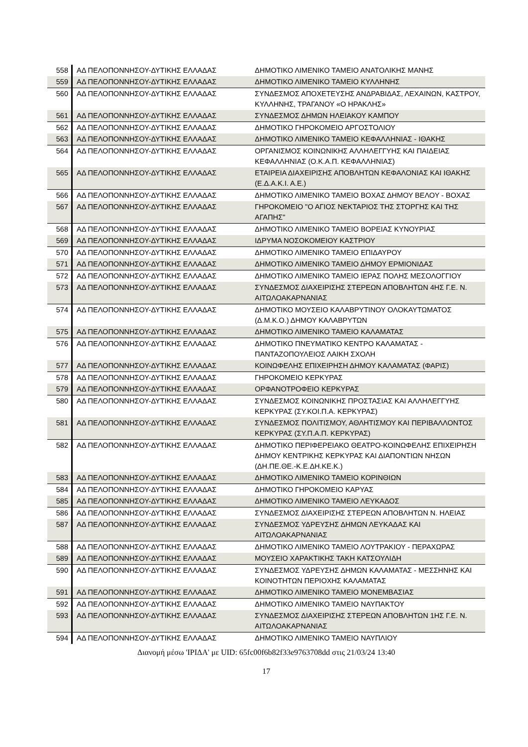| 558 | ΑΔ ΠΕΛΟΠΟΝΝΗΣΟΥ-ΔΥΤΙΚΗΣ ΕΛΛΑΔΑΣ | ΔΗΜΟΤΙΚΟ ΛΙΜΕΝΙΚΟ ΤΑΜΕΙΟ ΑΝΑΤΟΛΙΚΗΣ ΜΑΝΗΣ |
| 559 | ΑΔ ΠΕΛΟΠΟΝΝΗΣΟΥ-ΔΥΤΙΚΗΣ ΕΛΛΑΔΑΣ | ΔΗΜΟΤΙΚΟ ΛΙΜΕΝΙΚΟ ΤΑΜΕΙΟ ΚΥΛΛΗΝΗΣ |
| 560 | ΑΔ ΠΕΛΟΠΟΝΝΗΣΟΥ-ΔΥΤΙΚΗΣ ΕΛΛΑΔΑΣ | ΣΥΝΔΕΣΜΟΣ ΑΠΟΧΕΤΕΥΣΗΣ ΑΝΔΡΑΒΙΔΑΣ, ΛΕΧΑΙΝΩΝ, ΚΑΣΤΡΟΥ, ΚΥΛΛΗΝΗΣ, ΤΡΑΓΑΝΟΥ «Ο ΗΡΑΚΛΗΣ» |
| 561 | ΑΔ ΠΕΛΟΠΟΝΝΗΣΟΥ-ΔΥΤΙΚΗΣ ΕΛΛΑΔΑΣ | ΣΥΝΔΕΣΜΟΣ ΔΗΜΩΝ ΗΛΕΙΑΚΟΥ ΚΑΜΠΟΥ |
| 562 | ΑΔ ΠΕΛΟΠΟΝΝΗΣΟΥ-ΔΥΤΙΚΗΣ ΕΛΛΑΔΑΣ | ΔΗΜΟΤΙΚΟ ΓΗΡΟΚΟΜΕΙΟ ΑΡΓΟΣΤΟΛΙΟΥ |
| 563 | ΑΔ ΠΕΛΟΠΟΝΝΗΣΟΥ-ΔΥΤΙΚΗΣ ΕΛΛΑΔΑΣ | ΔΗΜΟΤΙΚΟ ΛΙΜΕΝΙΚΟ ΤΑΜΕΙΟ ΚΕΦΑΛΛΗΝΙΑΣ - ΙΘΑΚΗΣ |
| 564 | ΑΔ ΠΕΛΟΠΟΝΝΗΣΟΥ-ΔΥΤΙΚΗΣ ΕΛΛΑΔΑΣ | ΟΡΓΑΝΙΣΜΟΣ ΚΟΙΝΩΝΙΚΗΣ ΑΛΛΗΛΕΓΓΥΗΣ ΚΑΙ ΠΑΙΔΕΙΑΣ ΚΕΦΑΛΛΗΝΙΑΣ (Ο.Κ.Α.Π. ΚΕΦΑΛΛΗΝΙΑΣ) |
| 565 | ΑΔ ΠΕΛΟΠΟΝΝΗΣΟΥ-ΔΥΤΙΚΗΣ ΕΛΛΑΔΑΣ | ΕΤΑΙΡΕΙΑ ΔΙΑΧΕΙΡΙΣΗΣ ΑΠΟΒΛΗΤΩΝ ΚΕΦΑΛΟΝΙΑΣ ΚΑΙ ΙΘΑΚΗΣ (Ε.Δ.Α.Κ.Ι. Α.Ε.) |
| 566 | ΑΔ ΠΕΛΟΠΟΝΝΗΣΟΥ-ΔΥΤΙΚΗΣ ΕΛΛΑΔΑΣ | ΔΗΜΟΤΙΚΟ ΛΙΜΕΝΙΚΟ ΤΑΜΕΙΟ ΒΟΧΑΣ ΔΗΜΟΥ ΒΕΛΟΥ - ΒΟΧΑΣ |
| 567 | ΑΔ ΠΕΛΟΠΟΝΝΗΣΟΥ-ΔΥΤΙΚΗΣ ΕΛΛΑΔΑΣ | ΓΗΡΟΚΟΜΕΙΟ "Ο ΑΓΙΟΣ ΝΕΚΤΑΡΙΟΣ ΤΗΣ ΣΤΟΡΓΗΣ ΚΑΙ ΤΗΣ ΑΓΑΠΗΣ" |
| 568 | ΑΔ ΠΕΛΟΠΟΝΝΗΣΟΥ-ΔΥΤΙΚΗΣ ΕΛΛΑΔΑΣ | ΔΗΜΟΤΙΚΟ ΛΙΜΕΝΙΚΟ ΤΑΜΕΙΟ ΒΟΡΕΙΑΣ ΚΥΝΟΥΡΙΑΣ |
| 569 | ΑΔ ΠΕΛΟΠΟΝΝΗΣΟΥ-ΔΥΤΙΚΗΣ ΕΛΛΑΔΑΣ | ΙΔΡΥΜΑ ΝΟΣΟΚΟΜΕΙΟΥ ΚΑΣΤΡΙΟΥ |
| 570 | ΑΔ ΠΕΛΟΠΟΝΝΗΣΟΥ-ΔΥΤΙΚΗΣ ΕΛΛΑΔΑΣ | ΔΗΜΟΤΙΚΟ ΛΙΜΕΝΙΚΟ ΤΑΜΕΙΟ ΕΠΙΔΑΥΡΟΥ |
| 571 | ΑΔ ΠΕΛΟΠΟΝΝΗΣΟΥ-ΔΥΤΙΚΗΣ ΕΛΛΑΔΑΣ | ΔΗΜΟΤΙΚΟ ΛΙΜΕΝΙΚΟ ΤΑΜΕΙΟ ΔΗΜΟΥ ΕΡΜΙΟΝΙΔΑΣ |
| 572 | ΑΔ ΠΕΛΟΠΟΝΝΗΣΟΥ-ΔΥΤΙΚΗΣ ΕΛΛΑΔΑΣ | ΔΗΜΟΤΙΚΟ ΛΙΜΕΝΙΚΟ ΤΑΜΕΙΟ ΙΕΡΑΣ ΠΟΛΗΣ ΜΕΣΟΛΟΓΓΙΟΥ |
| 573 | ΑΔ ΠΕΛΟΠΟΝΝΗΣΟΥ-ΔΥΤΙΚΗΣ ΕΛΛΑΔΑΣ | ΣΥΝΔΕΣΜΟΣ ΔΙΑΧΕΙΡΙΣΗΣ ΣΤΕΡΕΩΝ ΑΠΟΒΛΗΤΩΝ 4ΗΣ Γ.Ε. Ν. ΑΙΤΩΛΟΑΚΑΡΝΑΝΙΑΣ |
| 574 | ΑΔ ΠΕΛΟΠΟΝΝΗΣΟΥ-ΔΥΤΙΚΗΣ ΕΛΛΑΔΑΣ | ΔΗΜΟΤΙΚΟ ΜΟΥΣΕΙΟ ΚΑΛΑΒΡΥΤΙΝΟΥ ΟΛΟΚΑΥΤΩΜΑΤΟΣ (Δ.Μ.Κ.Ο.) ΔΗΜΟΥ ΚΑΛΑΒΡΥΤΩΝ |
| 575 | ΑΔ ΠΕΛΟΠΟΝΝΗΣΟΥ-ΔΥΤΙΚΗΣ ΕΛΛΑΔΑΣ | ΔΗΜΟΤΙΚΟ ΛΙΜΕΝΙΚΟ ΤΑΜΕΙΟ ΚΑΛΑΜΑΤΑΣ |
| 576 | ΑΔ ΠΕΛΟΠΟΝΝΗΣΟΥ-ΔΥΤΙΚΗΣ ΕΛΛΑΔΑΣ | ΔΗΜΟΤΙΚΟ ΠΝΕΥΜΑΤΙΚΟ ΚΕΝΤΡΟ ΚΑΛΑΜΑΤΑΣ - ΠΑΝΤΑΖΟΠΟΥΛΕΙΟΣ ΛΑΙΚΗ ΣΧΟΛΗ |
| 577 | ΑΔ ΠΕΛΟΠΟΝΝΗΣΟΥ-ΔΥΤΙΚΗΣ ΕΛΛΑΔΑΣ | ΚΟΙΝΩΦΕΛΗΣ ΕΠΙΧΕΙΡΗΣΗ ΔΗΜΟΥ ΚΑΛΑΜΑΤΑΣ (ΦΑΡΙΣ) |
| 578 | ΑΔ ΠΕΛΟΠΟΝΝΗΣΟΥ-ΔΥΤΙΚΗΣ ΕΛΛΑΔΑΣ | ΓΗΡΟΚΟΜΕΙΟ ΚΕΡΚΥΡΑΣ |
| 579 | ΑΔ ΠΕΛΟΠΟΝΝΗΣΟΥ-ΔΥΤΙΚΗΣ ΕΛΛΑΔΑΣ | ΟΡΦΑΝΟΤΡΟΦΕΙΟ ΚΕΡΚΥΡΑΣ |
| 580 | ΑΔ ΠΕΛΟΠΟΝΝΗΣΟΥ-ΔΥΤΙΚΗΣ ΕΛΛΑΔΑΣ | ΣΥΝΔΕΣΜΟΣ ΚΟΙΝΩΝΙΚΗΣ ΠΡΟΣΤΑΣΙΑΣ ΚΑΙ ΑΛΛΗΛΕΓΓΥΗΣ ΚΕΡΚΥΡΑΣ (ΣΥ.ΚΟΙ.Π.Α. ΚΕΡΚΥΡΑΣ) |
| 581 | ΑΔ ΠΕΛΟΠΟΝΝΗΣΟΥ-ΔΥΤΙΚΗΣ ΕΛΛΑΔΑΣ | ΣΥΝΔΕΣΜΟΣ ΠΟΛΙΤΙΣΜΟΥ, ΑΘΛΗΤΙΣΜΟΥ ΚΑΙ ΠΕΡΙΒΑΛΛΟΝΤΟΣ ΚΕΡΚΥΡΑΣ (ΣΥ.Π.Α.Π. ΚΕΡΚΥΡΑΣ) |
| 582 | ΑΔ ΠΕΛΟΠΟΝΝΗΣΟΥ-ΔΥΤΙΚΗΣ ΕΛΛΑΔΑΣ | ΔΗΜΟΤΙΚΟ ΠΕΡΙΦΕΡΕΙΑΚΟ ΘΕΑΤΡΟ-ΚΟΙΝΩΦΕΛΗΣ ΕΠΙΧΕΙΡΗΣΗ ΔΗΜΟΥ ΚΕΝΤΡΙΚΗΣ ΚΕΡΚΥΡΑΣ ΚΑΙ ΔΙΑΠΟΝΤΙΩΝ ΝΗΣΩΝ (ΔΗ.ΠΕ.ΘΕ.-Κ.Ε.ΔΗ.ΚΕ.Κ.) |
| 583 | ΑΔ ΠΕΛΟΠΟΝΝΗΣΟΥ-ΔΥΤΙΚΗΣ ΕΛΛΑΔΑΣ | ΔΗΜΟΤΙΚΟ ΛΙΜΕΝΙΚΟ ΤΑΜΕΙΟ ΚΟΡΙΝΘΙΩΝ |
| 584 | ΑΔ ΠΕΛΟΠΟΝΝΗΣΟΥ-ΔΥΤΙΚΗΣ ΕΛΛΑΔΑΣ | ΔΗΜΟΤΙΚΟ ΓΗΡΟΚΟΜΕΙΟ ΚΑΡΥΑΣ |
| 585 | ΑΔ ΠΕΛΟΠΟΝΝΗΣΟΥ-ΔΥΤΙΚΗΣ ΕΛΛΑΔΑΣ | ΔΗΜΟΤΙΚΟ ΛΙΜΕΝΙΚΟ ΤΑΜΕΙΟ ΛΕΥΚΑΔΟΣ |
| 586 | ΑΔ ΠΕΛΟΠΟΝΝΗΣΟΥ-ΔΥΤΙΚΗΣ ΕΛΛΑΔΑΣ | ΣΥΝΔΕΣΜΟΣ ΔΙΑΧΕΙΡΙΣΗΣ ΣΤΕΡΕΩΝ ΑΠΟΒΛΗΤΩΝ Ν. ΗΛΕΙΑΣ |
| 587 | ΑΔ ΠΕΛΟΠΟΝΝΗΣΟΥ-ΔΥΤΙΚΗΣ ΕΛΛΑΔΑΣ | ΣΥΝΔΕΣΜΟΣ ΥΔΡΕΥΣΗΣ ΔΗΜΩΝ ΛΕΥΚΑΔΑΣ ΚΑΙ ΑΙΤΩΛΟΑΚΑΡΝΑΝΙΑΣ |
| 588 | ΑΔ ΠΕΛΟΠΟΝΝΗΣΟΥ-ΔΥΤΙΚΗΣ ΕΛΛΑΔΑΣ | ΔΗΜΟΤΙΚΟ ΛΙΜΕΝΙΚΟ ΤΑΜΕΙΟ ΛΟΥΤΡΑΚΙΟΥ - ΠΕΡΑΧΩΡΑΣ |
| 589 | ΑΔ ΠΕΛΟΠΟΝΝΗΣΟΥ-ΔΥΤΙΚΗΣ ΕΛΛΑΔΑΣ | ΜΟΥΣΕΙΟ ΧΑΡΑΚΤΙΚΗΣ ΤΑΚΗ ΚΑΤΣΟΥΛΙΔΗ |
| 590 | ΑΔ ΠΕΛΟΠΟΝΝΗΣΟΥ-ΔΥΤΙΚΗΣ ΕΛΛΑΔΑΣ | ΣΥΝΔΕΣΜΟΣ ΥΔΡΕΥΣΗΣ ΔΗΜΩΝ ΚΑΛΑΜΑΤΑΣ - ΜΕΣΣΗΝΗΣ ΚΑΙ ΚΟΙΝΟΤΗΤΩΝ ΠΕΡΙΟΧΗΣ ΚΑΛΑΜΑΤΑΣ |
| 591 | ΑΔ ΠΕΛΟΠΟΝΝΗΣΟΥ-ΔΥΤΙΚΗΣ ΕΛΛΑΔΑΣ | ΔΗΜΟΤΙΚΟ ΛΙΜΕΝΙΚΟ ΤΑΜΕΙΟ ΜΟΝΕΜΒΑΣΙΑΣ |
| 592 | ΑΔ ΠΕΛΟΠΟΝΝΗΣΟΥ-ΔΥΤΙΚΗΣ ΕΛΛΑΔΑΣ | ΔΗΜΟΤΙΚΟ ΛΙΜΕΝΙΚΟ ΤΑΜΕΙΟ ΝΑΥΠΑΚΤΟΥ |
| 593 | ΑΔ ΠΕΛΟΠΟΝΝΗΣΟΥ-ΔΥΤΙΚΗΣ ΕΛΛΑΔΑΣ | ΣΥΝΔΕΣΜΟΣ ΔΙΑΧΕΙΡΙΣΗΣ ΣΤΕΡΕΩΝ ΑΠΟΒΛΗΤΩΝ 1ΗΣ Γ.Ε. Ν. ΑΙΤΩΛΟΑΚΑΡΝΑΝΙΑΣ |
| 594 | ΑΔ ΠΕΛΟΠΟΝΝΗΣΟΥ-ΔΥΤΙΚΗΣ ΕΛΛΑΔΑΣ | ΔΗΜΟΤΙΚΟ ΛΙΜΕΝΙΚΟ ΤΑΜΕΙΟ ΝΑΥΠΛΙΟΥ |
Διανομή μέσω 'ΙΡΙΔΑ' με UID: 65fc00f6b82f33e9763708dd στις 21/03/24 13:40
17